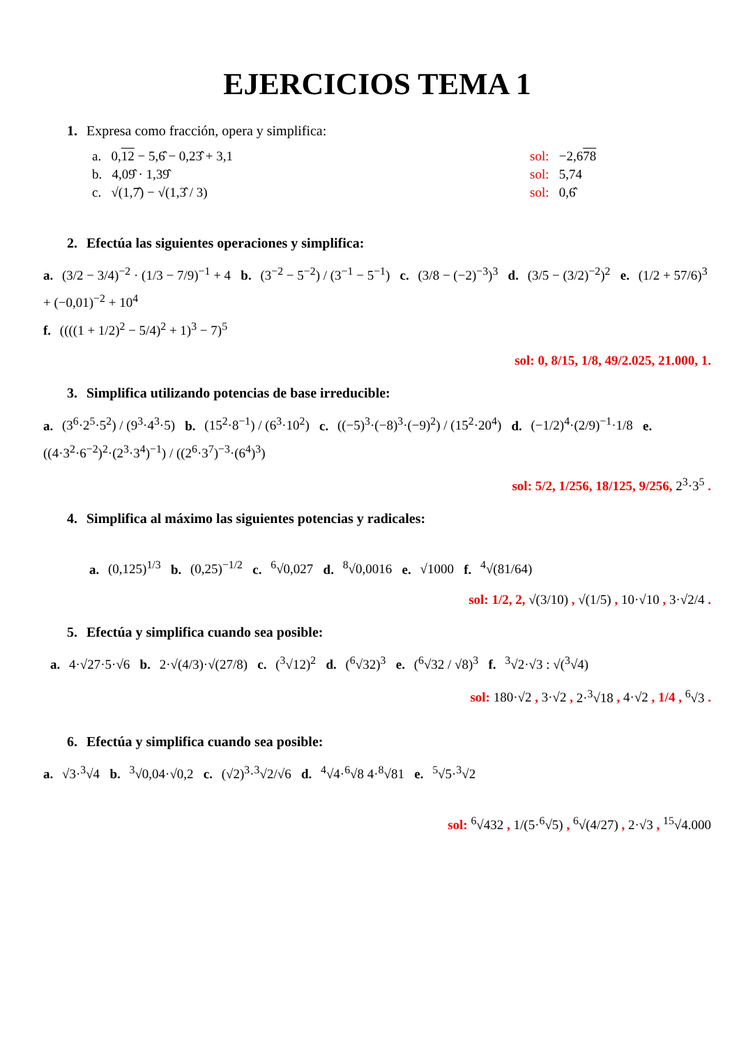EJERCICIOS TEMA 1
1. Expresa como fracción, opera y simplifica:
a. 0,12 − 5,6̂ − 0,23̂ + 3,1 sol: −2,678
b. 4,09̂ · 1,39̂ sol: 5,74
c. √(1,7̂) − √(1,3̂ / 3) sol: 0,6̂
2. Efectúa las siguientes operaciones y simplifica:
a. (3/2 − 3/4)<sup>−2</sup> · (1/3 − 7/9)<sup>−1</sup> + 4 b. (3<sup>−2</sup> − 5<sup>−2</sup>) / (3<sup>−1</sup> − 5<sup>−1</sup>) c. (3/8 − (−2)<sup>−3</sup>)<sup>3</sup> d. (3/5 − (3/2)<sup>−2</sup>)<sup>2</sup> e. (1/2 + 57/6)<sup>3</sup> + (−0,01)<sup>−2</sup> + 10<sup>4</sup>
f. ((((1 + 1/2)<sup>2</sup> − 5/4)<sup>2</sup> + 1)<sup>3</sup> − 7)<sup>5</sup>
sol: 0, 8/15, 1/8, 49/2.025, 21.000, 1.
3. Simplifica utilizando potencias de base irreducible:
a. (3<sup>6</sup>·2<sup>5</sup>·5<sup>2</sup>) / (9<sup>3</sup>·4<sup>3</sup>·5) b. (15<sup>2</sup>·8<sup>−1</sup>) / (6<sup>3</sup>·10<sup>2</sup>) c. ((−5)<sup>3</sup>·(−8)<sup>3</sup>·(−9)<sup>2</sup>) / (15<sup>2</sup>·20<sup>4</sup>) d. (−1/2)<sup>4</sup>·(2/9)<sup>−1</sup>·1/8 e. ((4·3<sup>2</sup>·6<sup>−2</sup>)<sup>2</sup>·(2<sup>3</sup>·3<sup>4</sup>)<sup>−1</sup>) / ((2<sup>6</sup>·3<sup>7</sup>)<sup>−3</sup>·(6<sup>4</sup>)<sup>3</sup>)
sol: 5/2, 1/256, 18/125, 9/256, 2<sup>3</sup>·3<sup>5</sup> .
4. Simplifica al máximo las siguientes potencias y radicales:
a. (0,125)<sup>1/3</sup> b. (0,25)<sup>−1/2</sup> c. <sup>6</sup>√0,027 d. <sup>8</sup>√0,0016 e. √1000 f. <sup>4</sup>√(81/64)
sol: 1/2, 2, √(3/10) , √(1/5) , 10·√10 , 3·√2/4 .
5. Efectúa y simplifica cuando sea posible:
a. 4·√27·5·√6 b. 2·√(4/3)·√(27/8) c. (<sup>3</sup>√12)<sup>2</sup> d. (<sup>6</sup>√32)<sup>3</sup> e. (<sup>6</sup>√32 / √8)<sup>3</sup> f. <sup>3</sup>√2·√3 : √(<sup>3</sup>√4)
sol: 180·√2 , 3·√2 , 2·<sup>3</sup>√18 , 4·√2 , 1/4 , <sup>6</sup>√3 .
6. Efectúa y simplifica cuando sea posible:
a. √3·<sup>3</sup>√4 b. <sup>3</sup>√0,04·√0,2 c. (√2)<sup>3</sup>·<sup>3</sup>√2/√6 d. <sup>4</sup>√4·<sup>6</sup>√8 4·<sup>8</sup>√81 e. <sup>5</sup>√5·<sup>3</sup>√2
sol: <sup>6</sup>√432 , 1/(5·<sup>6</sup>√5) , <sup>6</sup>√(4/27) , 2·√3 , <sup>15</sup>√4.000